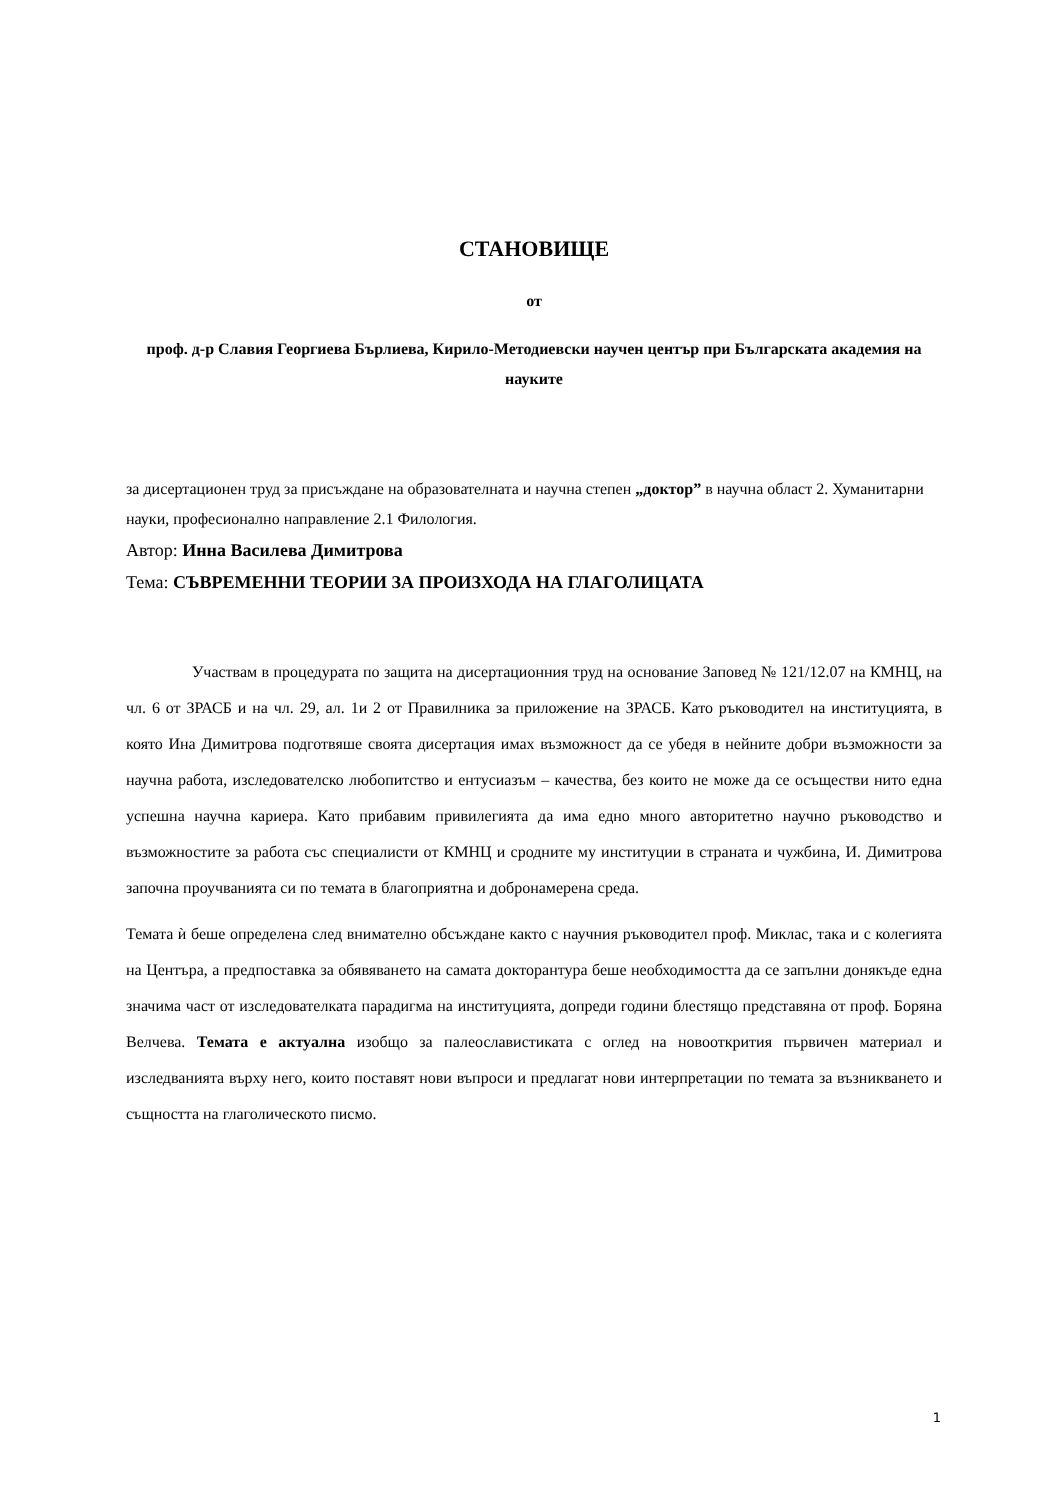СТАНОВИЩЕ
от
проф. д-р Славия Георгиева Бърлиева, Кирило-Методиевски научен център при Българската академия на науките
за дисертационен труд за присъждане на образователната и научна степен „доктор” в научна област 2. Хуманитарни науки, професионално направление 2.1 Филология.
Автор: Инна Василева Димитрова
Тема: СЪВРЕМЕННИ ТЕОРИИ ЗА ПРОИЗХОДА НА ГЛАГОЛИЦАТА
Участвам в процедурата по защита на дисертационния труд на основание Заповед № 121/12.07 на КМНЦ, на чл. 6 от ЗРАСБ и на чл. 29, ал. 1и 2 от Правилника за приложение на ЗРАСБ. Като ръководител на институцията, в която Ина Димитрова подготвяше своята дисертация имах възможност да се убедя в нейните добри възможности за научна работа, изследователско любопитство и ентусиазъм – качества, без които не може да се осъществи нито една успешна научна кариера. Като прибавим привилегията да има едно много авторитетно научно ръководство и възможностите за работа със специалисти от КМНЦ и сродните му институции в страната и чужбина, И. Димитрова започна проучванията си по темата в благоприятна и добронамерена среда.
Темата ѝ беше определена след внимателно обсъждане както с научния ръководител проф. Миклас, така и с колегията на Центъра, а предпоставка за обявяването на самата докторантура беше необходимостта да се запълни донякъде една значима част от изследователката парадигма на институцията, допреди години блестящо представяна от проф. Боряна Велчева. Темата е актуална изобщо за палеославистиката с оглед на новооткрития първичен материал и изследванията върху него, които поставят нови въпроси и предлагат нови интерпретации по темата за възникването и същността на глаголическото писмо.
1